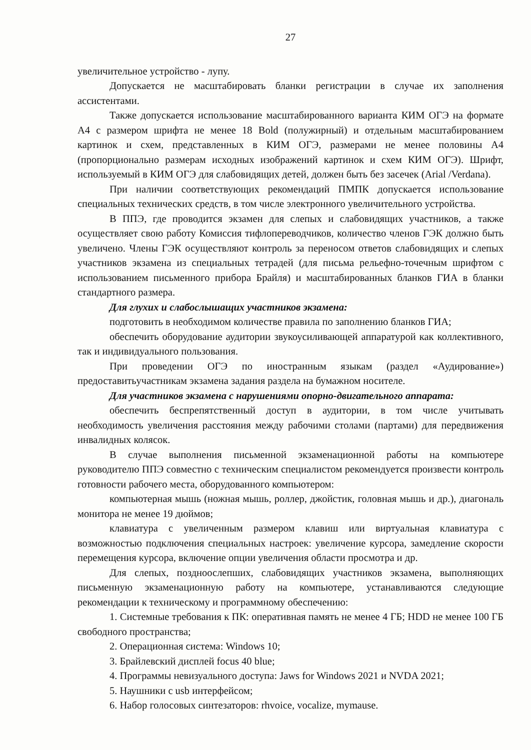27
увеличительное устройство - лупу.
Допускается не масштабировать бланки регистрации в случае их заполнения ассистентами.
Также допускается использование масштабированного варианта КИМ ОГЭ на формате А4 с размером шрифта не менее 18 Bold (полужирный) и отдельным масштабированием картинок и схем, представленных в КИМ ОГЭ, размерами не менее половины А4 (пропорционально размерам исходных изображений картинок и схем КИМ ОГЭ). Шрифт, используемый в КИМ ОГЭ для слабовидящих детей, должен быть без засечек (Arial /Verdana).
При наличии соответствующих рекомендаций ПМПК допускается использование специальных технических средств, в том числе электронного увеличительного устройства.
В ППЭ, где проводится экзамен для слепых и слабовидящих участников, а также осуществляет свою работу Комиссия тифлопереводчиков, количество членов ГЭК должно быть увеличено. Члены ГЭК осуществляют контроль за переносом ответов слабовидящих и слепых участников экзамена из специальных тетрадей (для письма рельефно-точечным шрифтом с использованием письменного прибора Брайля) и масштабированных бланков ГИА в бланки стандартного размера.
Для глухих и слабослышащих участников экзамена:
подготовить в необходимом количестве правила по заполнению бланков ГИА;
обеспечить оборудование аудитории звукоусиливающей аппаратурой как коллективного, так и индивидуального пользования.
При проведении ОГЭ по иностранным языкам (раздел «Аудирование») предоставитьучастникам экзамена задания раздела на бумажном носителе.
Для участников экзамена с нарушениями опорно-двигательного аппарата:
обеспечить беспрепятственный доступ в аудитории, в том числе учитывать необходимость увеличения расстояния между рабочими столами (партами) для передвижения инвалидных колясок.
В случае выполнения письменной экзаменационной работы на компьютере руководителю ППЭ совместно с техническим специалистом рекомендуется произвести контроль готовности рабочего места, оборудованного компьютером:
компьютерная мышь (ножная мышь, роллер, джойстик, головная мышь и др.), диагональ монитора не менее 19 дюймов;
клавиатура с увеличенным размером клавиш или виртуальная клавиатура с возможностью подключения специальных настроек: увеличение курсора, замедление скорости перемещения курсора, включение опции увеличения области просмотра и др.
Для слепых, поздноослепших, слабовидящих участников экзамена, выполняющих письменную экзаменационную работу на компьютере, устанавливаются следующие рекомендации к техническому и программному обеспечению:
1. Системные требования к ПК: оперативная память не менее 4 ГБ; HDD не менее 100 ГБ свободного пространства;
2. Операционная система: Windows 10;
3. Брайлевский дисплей focus 40 blue;
4. Программы невизуального доступа: Jaws for Windows 2021 и NVDA 2021;
5. Наушники с usb интерфейсом;
6. Набор голосовых синтезаторов: rhvoice, vocalize, mymause.